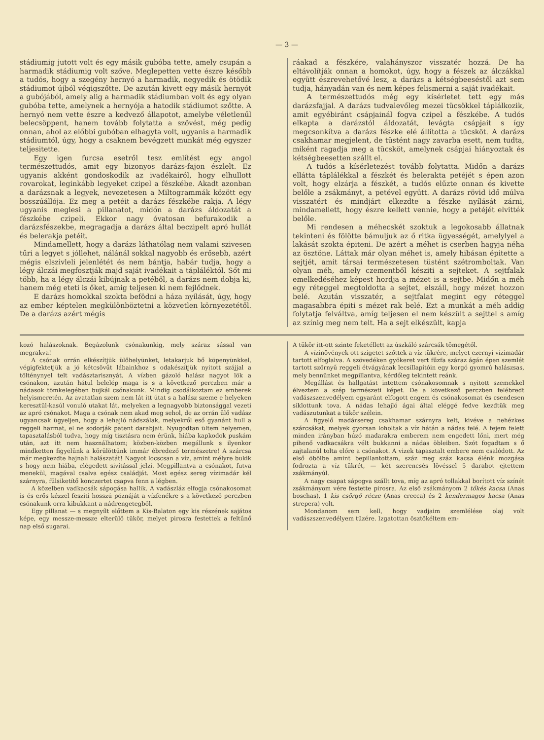— 3 —
stádiumig jutott volt és egy másik gubóba tette, amely csupán a harmadik stádiumig volt szőve. Meglepetten vette észre később a tudós, hogy a szegény hernyó a harmadik, negyedik és ötödik stádiumot újból végigszőtte. De azután kivett egy másik hernyót a gubójából, amely alig a harmadik stádiumban volt és egy olyan gubóba tette, amelynek a hernyója a hatodik stádiumot szőtte. A hernyó nem vette észre a kedvező állapotot, amelybe véletlenűl belecsöppent, hanem tovább folytatta a szövést, még pedig onnan, ahol az előbbi gubóban elhagyta volt, ugyanis a harmadik stádiumtól, úgy, hogy a csaknem bevégzett munkát még egyszer teljesitette.
Egy igen furcsa esetről tesz említést egy angol természettudós, amit egy bizonyos darázs-fajon észlelt. Ez ugyanis akként gondoskodik az ivadékairól, hogy elhullott rovarokat, leginkább legyeket czipel a fészkébe. Akadt azonban a darázsnak a legyek, nevezetesen a Miltogrammák között egy bosszúállója. Ez meg a petéit a darázs fészkébe rakja. A légy ugyanis meglesi a pillanatot, midőn a darázs áldozatát a fészkébe czipeli. Ekkor nagy óvatosan befurakodik a darázsfészekbe, megragadja a darázs által beczipelt apró hullát és belerakja petéit.
Mindamellett, hogy a darázs láthatólag nem valami szivesen tűri a legyet s jóllehet, nálánál sokkal nagyobb és erősebb, azért mégis elszivleli jelenlétét és nem bántja, habár tudja, hogy a légy álczái megfosztják majd saját ivadékait a tápláléktól. Sőt mi több, ha a légy álczái kibújnak a petéből, a darázs nem dobja ki, hanem még eteti is őket, amig teljesen ki nem fejlődnek.
E darázs homokkal szokta befödni a háza nyílását, úgy, hogy az ember képtelen megkülönböztetni a közvetlen környezetétől. De a darázs azért mégis
ráakad a fészkére, valahányszor visszatér hozzá. De ha eltávolítják onnan a homokot, úgy, hogy a fészek az álczákkal együtt észrevehetővé lesz, a darázs a kétségbeeséstől azt sem tudja, hányadán van és nem képes felismerni a saját ivadékait.
A természettudós még egy kísérletet tett egy más darázsfajjal. A darázs tudvalevőleg mezei tücsökkel táplálkozik, amit egyébiránt csápjainál fogva czipel a fészkébe. A tudós elkapta a darázstól áldozatát, levágta csápjait s így megcsonkítva a darázs fészke elé állította a tücsköt. A darázs csakhamar megjelent, de tüstént nagy zavarba esett, nem tudta, miként ragadja meg a tücsköt, amelynek csápjai hiányoztak és kétségbeesetten szállt el.
A tudós a kísérletezést tovább folytatta. Midőn a darázs ellátta táplálékkal a fészkét és belerakta petéjét s épen azon volt, hogy elzárja a fészkét, a tudós elűzte onnan és kivette belőle a zsákmányt, a petével együtt. A darázs rövid idő múlva visszatért és mindjárt elkezdte a fészke nyílását zárni, mindamellett, hogy észre kellett vennie, hogy a petéjét elvitték belőle.
Mi rendesen a méhecskét szoktuk a legokosabb állatnak tekinteni és fölötte bámuljuk az ő ritka ügyességét, amelylyel a lakását szokta épiteni. De azért a méhet is cserben hagyja néha az ösztöne. Láttak már olyan méhet is, amely hibásan épitette a sejtjét, amit társai természetesen tüstént szétromboltak. Van olyan méh, amely czementből késziti a sejteket. A sejtfalak emelkedéséhez képest hordja a mézet is a sejtbe. Midőn a méh egy réteggel megtoldotta a sejtet, elszáll, hogy mézet hozzon belé. Azután visszatér, a sejtfalat megint egy réteggel magasabbra épiti s mézet rak belé. Ezt a munkát a méh addig folytatja felváltva, amíg teljesen el nem készült a sejttel s amíg az színig meg nem telt. Ha a sejt elkészült, kapja
kozó halászoknak. Begázolunk csónakunkig, mely száraz sással van megrakva!
A csónak orrán elkészítjük ülőhelyünket, letakarjuk bő köpenyünkkel, végigfektetjük a jó kétcsövűt lábainkhoz s odakészítjük nyitott szájjal a tölténynyel telt vadásztarisznyát. A vízben gázoló halász nagyot lök a csónakon, azután hátul belelép maga is s a következő perczben már a nádasok tömkelegében bujkál csónakunk. Mindig csodálkoztam ez emberek helyismeretén. Az avatatlan szem nem lát itt útat s a halász szeme e helyeken keresztül-kasúl vonuló utakat lát, melyeken a legnagyobb biztonsággal vezeti az apró csónakot. Maga a csónak nem akad meg sehol, de az orrán ülő vadász ugyancsak ügyeljen, hogy a lehajló nádszálak, melyekről eső gyanánt hull a reggeli harmat, el ne sodorják patent darabjait. Nyugodtan ültem helyemen, tapasztalásból tudva, hogy míg tisztásra nem érünk, hiába kapkodok puskám után, azt itt nem használhatom; közben-közben megállunk s ilyenkor mindketten figyelünk a körülöttünk immár ébredező természetre! A szárcsa már megkezdte hajnali halászatát! Nagyot locscsan a víz, amint mélyre bukik s hogy nem hiába, elégedett sivítással jelzi. Megpillantva a csónakot, futva menekül, magával csalva egész családját. Most egész sereg vízimadár kél szárnyra, fülsiketítő konczertet csapva fenn a légben.
A közelben vadkacsák sápogása hallik. A vadászláz elfogja csónakosomat is és erős kézzel fesziti hosszú póznáját a vízfenékre s a következő perczben csónakunk orra kibukkant a nádrengetegből.
Egy pillanat — s megnyílt előttem a Kis-Balaton egy kis részének sajátos képe, egy messze-messze elterülő tükör, melyet pirosra festettek a feltűnő nap első sugarai.
A tükör itt-ott szinte feketéllett az úszkáló szárcsák tömegétől.
A vízinövények ott szigetet szőttek a víz tükrére, melyet ezernyi vízimadár tartott elfoglalva. A szövedéken gyökeret vert fűzfa száraz ágán épen szemlét tartott szörnyű reggeli étvágyának lecsillapítóin egy korgó gyomrú halászsas, mely bennünket megpillantva, kérdőleg tekintett reánk.
Megállást és hallgatást intettem csónakosomnak s nyitott szemekkel élveztem a szép természeti képet. De a következő perczben felébredt vadászszenvedélyem egyaránt elfogott engem és csónakosomat és csendesen siklottunk tova. A nádas lehajló ágai által eléggé fedve kezdtük meg vadászutunkat a tükör szélein.
A figyelő madársereg csakhamar szárnyra kelt, kivéve a nehézkes szárcsákat, melyek gyorsan loholtak a víz hátán a nádas felé. A fejem felett minden irányban húzó madarakra emberem nem engedett lőni, mert még pihenő vadkacsákra vélt bukkanni a nádas öbleiben. Szót fogadtam s ő zajtalanúl tolta előre a csónakot. A vizek tapasztalt embere nem csalódott. Az első öbölbe amint bepillantottam, száz meg száz kacsa élénk mozgása fodrozta a víz tükrét, — két szerencsés lövéssel 5 darabot ejtettem zsákmányúl.
A nagy csapat sápogva szállt tova, míg az apró tollakkal borított víz színét zsákmányom vére festette pirosra. Az első zsákmányom 2 tőkés kacsa (Anas boschas), 1 kis csörgő récze (Anas crecca) és 2 kendermagos kacsa (Anas strepera) volt.
Mondanom sem kell, hogy vadjaim szemlélése olaj volt vadászszenvedélyem tüzére. Izgatottan ösztökéltem em-